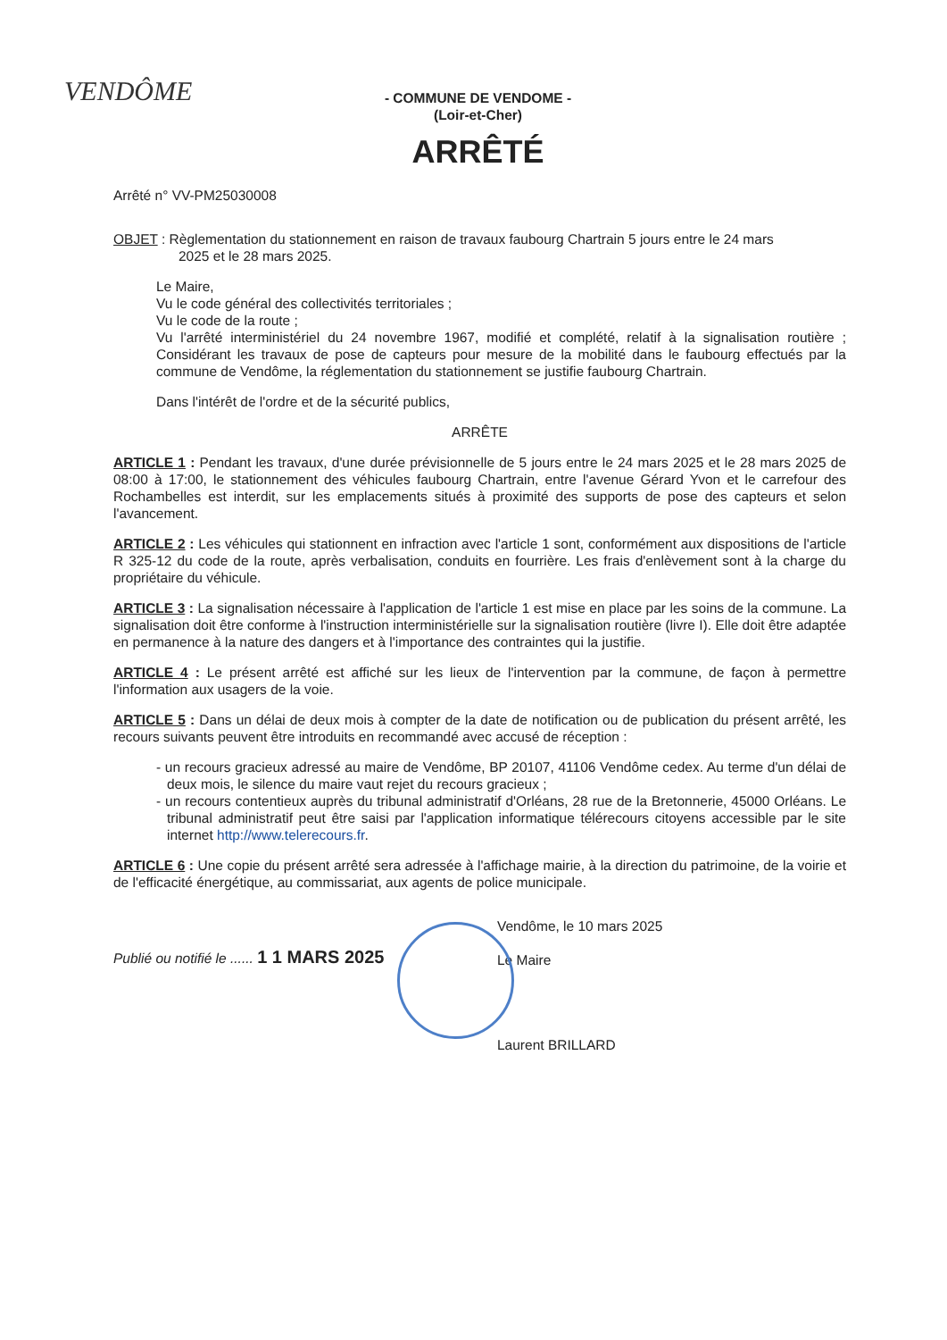VENDÔME
- COMMUNE DE VENDOME -
(Loir-et-Cher)
ARRÊTÉ
Arrêté n° VV-PM25030008
OBJET : Règlementation du stationnement en raison de travaux faubourg Chartrain 5 jours entre le 24 mars
2025 et le 28 mars 2025.
Le Maire,
Vu le code général des collectivités territoriales ;
Vu le code de la route ;
Vu l'arrêté interministériel du 24 novembre 1967, modifié et complété, relatif à la signalisation routière ; Considérant les travaux de pose de capteurs pour mesure de la mobilité dans le faubourg effectués par la commune de Vendôme, la réglementation du stationnement se justifie faubourg Chartrain.
Dans l'intérêt de l'ordre et de la sécurité publics,
ARRÊTE
ARTICLE 1 : Pendant les travaux, d'une durée prévisionnelle de 5 jours entre le 24 mars 2025 et le 28 mars 2025 de 08:00 à 17:00, le stationnement des véhicules faubourg Chartrain, entre l'avenue Gérard Yvon et le carrefour des Rochambelles est interdit, sur les emplacements situés à proximité des supports de pose des capteurs et selon l'avancement.
ARTICLE 2 : Les véhicules qui stationnent en infraction avec l'article 1 sont, conformément aux dispositions de l'article R 325-12 du code de la route, après verbalisation, conduits en fourrière. Les frais d'enlèvement sont à la charge du propriétaire du véhicule.
ARTICLE 3 : La signalisation nécessaire à l'application de l'article 1 est mise en place par les soins de la commune. La signalisation doit être conforme à l'instruction interministérielle sur la signalisation routière (livre I). Elle doit être adaptée en permanence à la nature des dangers et à l'importance des contraintes qui la justifie.
ARTICLE 4 : Le présent arrêté est affiché sur les lieux de l'intervention par la commune, de façon à permettre l'information aux usagers de la voie.
ARTICLE 5 : Dans un délai de deux mois à compter de la date de notification ou de publication du présent arrêté, les recours suivants peuvent être introduits en recommandé avec accusé de réception :
- un recours gracieux adressé au maire de Vendôme, BP 20107, 41106 Vendôme cedex. Au terme d'un délai de deux mois, le silence du maire vaut rejet du recours gracieux ;
- un recours contentieux auprès du tribunal administratif d'Orléans, 28 rue de la Bretonnerie, 45000 Orléans. Le tribunal administratif peut être saisi par l'application informatique télérecours citoyens accessible par le site internet http://www.telerecours.fr.
ARTICLE 6 : Une copie du présent arrêté sera adressée à l'affichage mairie, à la direction du patrimoine, de la voirie et de l'efficacité énergétique, au commissariat, aux agents de police municipale.
Publié ou notifié le ...... 1 1 MARS 2025
Vendôme, le 10 mars 2025
Le Maire
Laurent BRILLARD